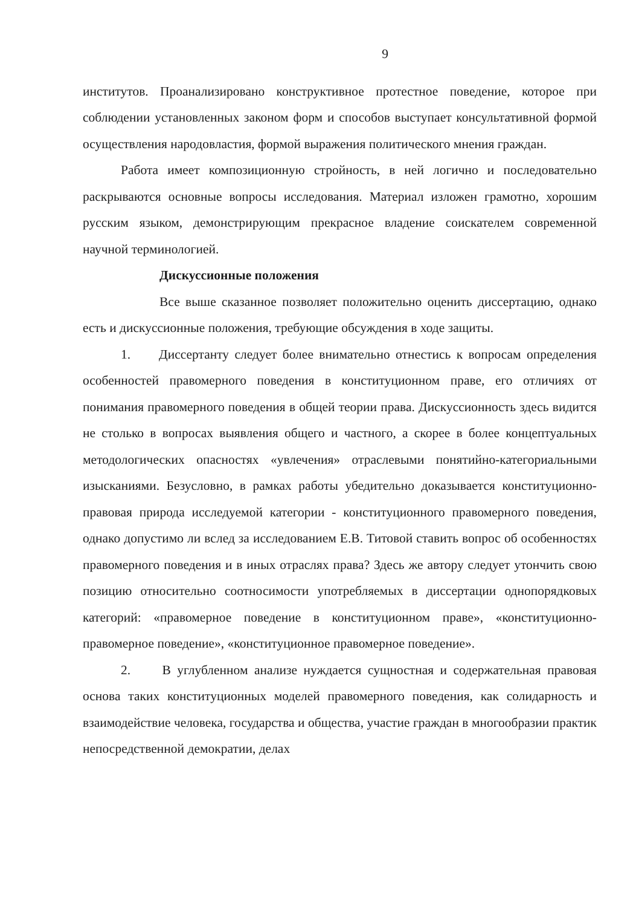9
институтов. Проанализировано конструктивное протестное поведение, которое при соблюдении установленных законом форм и способов выступает консультативной формой осуществления народовластия, формой выражения политического мнения граждан.
Работа имеет композиционную стройность, в ней логично и последовательно раскрываются основные вопросы исследования. Материал изложен грамотно, хорошим русским языком, демонстрирующим прекрасное владение соискателем современной научной терминологией.
Дискуссионные положения
Все выше сказанное позволяет положительно оценить диссертацию, однако есть и дискуссионные положения, требующие обсуждения в ходе защиты.
1. Диссертанту следует более внимательно отнестись к вопросам определения особенностей правомерного поведения в конституционном праве, его отличиях от понимания правомерного поведения в общей теории права. Дискуссионность здесь видится не столько в вопросах выявления общего и частного, а скорее в более концептуальных методологических опасностях «увлечения» отраслевыми понятийно-категориальными изысканиями. Безусловно, в рамках работы убедительно доказывается конституционно-правовая природа исследуемой категории - конституционного правомерного поведения, однако допустимо ли вслед за исследованием Е.В. Титовой ставить вопрос об особенностях правомерного поведения и в иных отраслях права? Здесь же автору следует утончить свою позицию относительно соотносимости употребляемых в диссертации однопорядковых категорий: «правомерное поведение в конституционном праве», «конституционно-правомерное поведение», «конституционное правомерное поведение».
2. В углубленном анализе нуждается сущностная и содержательная правовая основа таких конституционных моделей правомерного поведения, как солидарность и взаимодействие человека, государства и общества, участие граждан в многообразии практик непосредственной демократии, делах